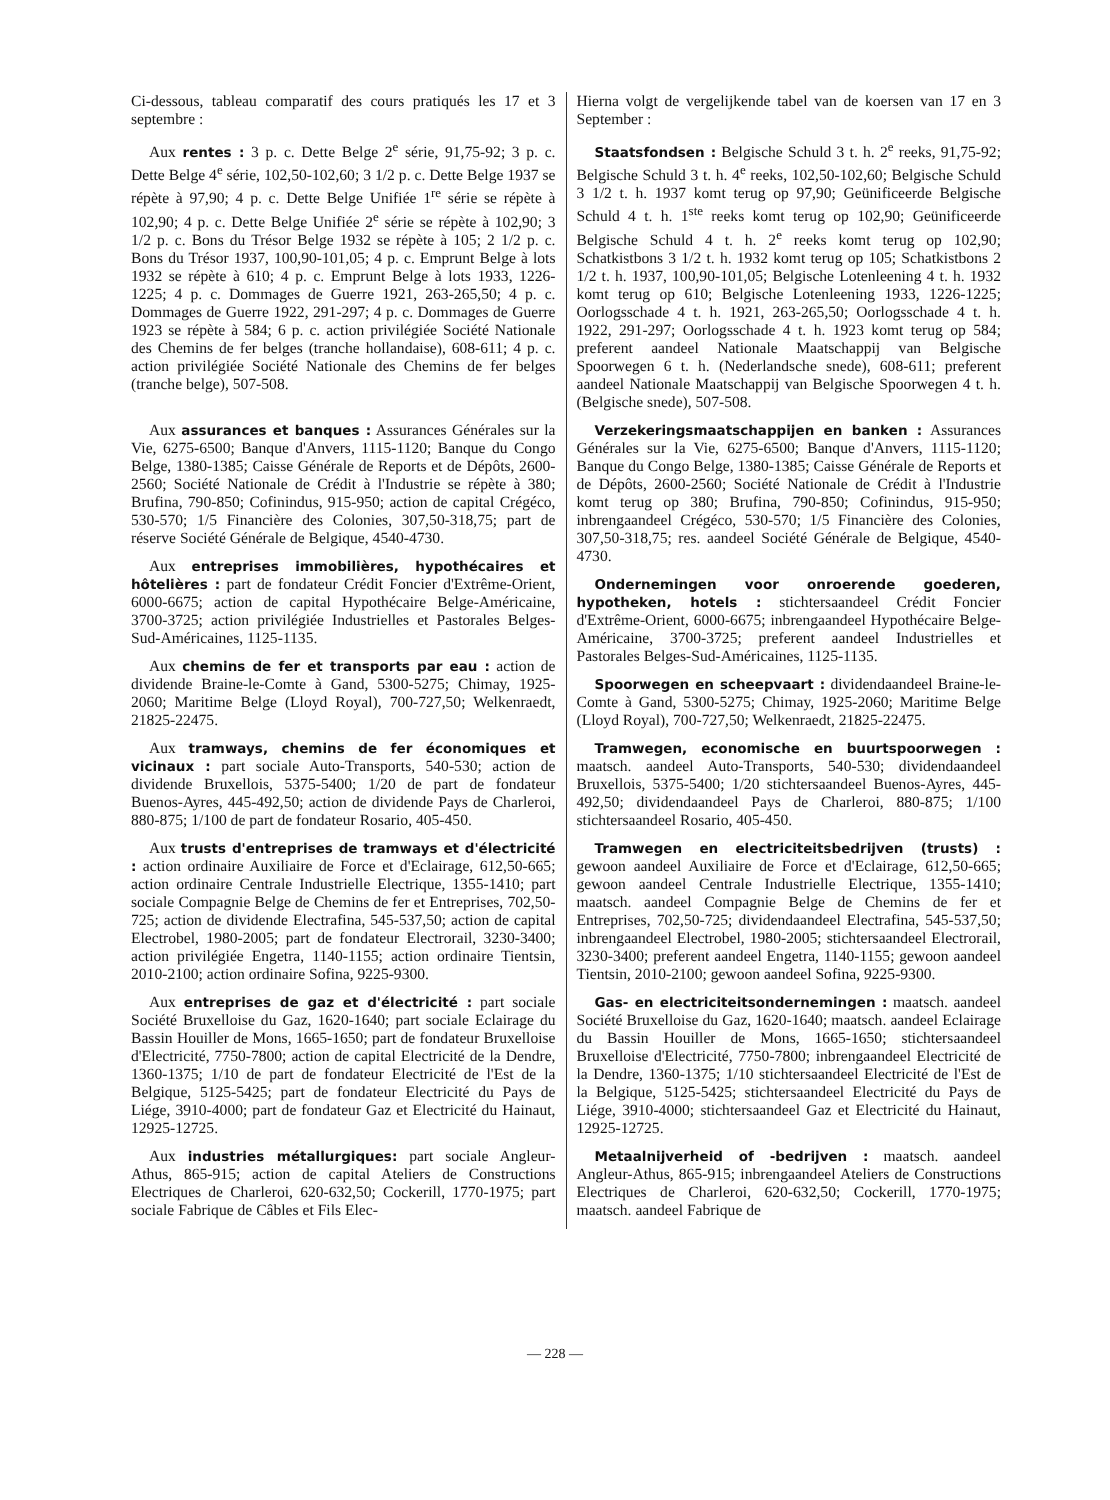Ci-dessous, tableau comparatif des cours pratiqués les 17 et 3 septembre :
Aux rentes : 3 p. c. Dette Belge 2<sup>e</sup> série, 91,75-92; 3 p. c. Dette Belge 4<sup>e</sup> série, 102,50-102,60; 3 1/2 p. c. Dette Belge 1937 se répète à 97,90; 4 p. c. Dette Belge Unifiée 1<sup>re</sup> série se répète à 102,90; 4 p. c. Dette Belge Unifiée 2<sup>e</sup> série se répète à 102,90; 3 1/2 p. c. Bons du Trésor Belge 1932 se répète à 105; 2 1/2 p. c. Bons du Trésor 1937, 100,90-101,05; 4 p. c. Emprunt Belge à lots 1932 se répète à 610; 4 p. c. Emprunt Belge à lots 1933, 1226-1225; 4 p. c. Dommages de Guerre 1921, 263-265,50; 4 p. c. Dommages de Guerre 1922, 291-297; 4 p. c. Dommages de Guerre 1923 se répète à 584; 6 p. c. action privilégiée Société Nationale des Chemins de fer belges (tranche hollandaise), 608-611; 4 p. c. action privilégiée Société Nationale des Chemins de fer belges (tranche belge), 507-508.
Aux assurances et banques : Assurances Générales sur la Vie, 6275-6500; Banque d'Anvers, 1115-1120; Banque du Congo Belge, 1380-1385; Caisse Générale de Reports et de Dépôts, 2600-2560; Société Nationale de Crédit à l'Industrie se répète à 380; Brufina, 790-850; Cofinindus, 915-950; action de capital Crégéco, 530-570; 1/5 Financière des Colonies, 307,50-318,75; part de réserve Société Générale de Belgique, 4540-4730.
Aux entreprises immobilières, hypothécaires et hôtelières : part de fondateur Crédit Foncier d'Extrême-Orient, 6000-6675; action de capital Hypothécaire Belge-Américaine, 3700-3725; action privilégiée Industrielles et Pastorales Belges-Sud-Américaines, 1125-1135.
Aux chemins de fer et transports par eau : action de dividende Braine-le-Comte à Gand, 5300-5275; Chimay, 1925-2060; Maritime Belge (Lloyd Royal), 700-727,50; Welkenraedt, 21825-22475.
Aux tramways, chemins de fer économiques et vicinaux : part sociale Auto-Transports, 540-530; action de dividende Bruxellois, 5375-5400; 1/20 de part de fondateur Buenos-Ayres, 445-492,50; action de dividende Pays de Charleroi, 880-875; 1/100 de part de fondateur Rosario, 405-450.
Aux trusts d'entreprises de tramways et d'électricité : action ordinaire Auxiliaire de Force et d'Eclairage, 612,50-665; action ordinaire Centrale Industrielle Electrique, 1355-1410; part sociale Compagnie Belge de Chemins de fer et Entreprises, 702,50-725; action de dividende Electrafina, 545-537,50; action de capital Electrobel, 1980-2005; part de fondateur Electrorail, 3230-3400; action privilégiée Engetra, 1140-1155; action ordinaire Tientsin, 2010-2100; action ordinaire Sofina, 9225-9300.
Aux entreprises de gaz et d'électricité : part sociale Société Bruxelloise du Gaz, 1620-1640; part sociale Eclairage du Bassin Houiller de Mons, 1665-1650; part de fondateur Bruxelloise d'Electricité, 7750-7800; action de capital Electricité de la Dendre, 1360-1375; 1/10 de part de fondateur Electricité de l'Est de la Belgique, 5125-5425; part de fondateur Electricité du Pays de Liége, 3910-4000; part de fondateur Gaz et Electricité du Hainaut, 12925-12725.
Aux industries métallurgiques: part sociale Angleur-Athus, 865-915; action de capital Ateliers de Constructions Electriques de Charleroi, 620-632,50; Cockerill, 1770-1975; part sociale Fabrique de Câbles et Fils Elec-
Hierna volgt de vergelijkende tabel van de koersen van 17 en 3 September :
Staatsfondsen : Belgische Schuld 3 t. h. 2<sup>e</sup> reeks, 91,75-92; Belgische Schuld 3 t. h. 4<sup>e</sup> reeks, 102,50-102,60; Belgische Schuld 3 1/2 t. h. 1937 komt terug op 97,90; Geünificeerde Belgische Schuld 4 t. h. 1<sup>ste</sup> reeks komt terug op 102,90; Geünificeerde Belgische Schuld 4 t. h. 2<sup>e</sup> reeks komt terug op 102,90; Schatkistbons 3 1/2 t. h. 1932 komt terug op 105; Schatkistbons 2 1/2 t. h. 1937, 100,90-101,05; Belgische Lotenleening 4 t. h. 1932 komt terug op 610; Belgische Lotenleening 1933, 1226-1225; Oorlogsschade 4 t. h. 1921, 263-265,50; Oorlogsschade 4 t. h. 1922, 291-297; Oorlogsschade 4 t. h. 1923 komt terug op 584; preferent aandeel Nationale Maatschappij van Belgische Spoorwegen 6 t. h. (Nederlandsche snede), 608-611; preferent aandeel Nationale Maatschappij van Belgische Spoorwegen 4 t. h. (Belgische snede), 507-508.
Verzekeringsmaatschappijen en banken : Assurances Générales sur la Vie, 6275-6500; Banque d'Anvers, 1115-1120; Banque du Congo Belge, 1380-1385; Caisse Générale de Reports et de Dépôts, 2600-2560; Société Nationale de Crédit à l'Industrie komt terug op 380; Brufina, 790-850; Cofinindus, 915-950; inbrengaandeel Crégéco, 530-570; 1/5 Financière des Colonies, 307,50-318,75; res. aandeel Société Générale de Belgique, 4540-4730.
Ondernemingen voor onroerende goederen, hypotheken, hotels : stichtersaandeel Crédit Foncier d'Extrême-Orient, 6000-6675; inbrengaandeel Hypothécaire Belge-Américaine, 3700-3725; preferent aandeel Industrielles et Pastorales Belges-Sud-Américaines, 1125-1135.
Spoorwegen en scheepvaart : dividendaandeel Braine-le-Comte à Gand, 5300-5275; Chimay, 1925-2060; Maritime Belge (Lloyd Royal), 700-727,50; Welkenraedt, 21825-22475.
Tramwegen, economische en buurtspoorwegen : maatsch. aandeel Auto-Transports, 540-530; dividendaandeel Bruxellois, 5375-5400; 1/20 stichtersaandeel Buenos-Ayres, 445-492,50; dividendaandeel Pays de Charleroi, 880-875; 1/100 stichtersaandeel Rosario, 405-450.
Tramwegen en electriciteitsbedrijven (trusts) : gewoon aandeel Auxiliaire de Force et d'Eclairage, 612,50-665; gewoon aandeel Centrale Industrielle Electrique, 1355-1410; maatsch. aandeel Compagnie Belge de Chemins de fer et Entreprises, 702,50-725; dividendaandeel Electrafina, 545-537,50; inbrengaandeel Electrobel, 1980-2005; stichtersaandeel Electrorail, 3230-3400; preferent aandeel Engetra, 1140-1155; gewoon aandeel Tientsin, 2010-2100; gewoon aandeel Sofina, 9225-9300.
Gas- en electriciteitsondernemingen : maatsch. aandeel Société Bruxelloise du Gaz, 1620-1640; maatsch. aandeel Eclairage du Bassin Houiller de Mons, 1665-1650; stichtersaandeel Bruxelloise d'Electricité, 7750-7800; inbrengaandeel Electricité de la Dendre, 1360-1375; 1/10 stichtersaandeel Electricité de l'Est de la Belgique, 5125-5425; stichtersaandeel Electricité du Pays de Liége, 3910-4000; stichtersaandeel Gaz et Electricité du Hainaut, 12925-12725.
Metaalnijverheid of -bedrijven : maatsch. aandeel Angleur-Athus, 865-915; inbrengaandeel Ateliers de Constructions Electriques de Charleroi, 620-632,50; Cockerill, 1770-1975; maatsch. aandeel Fabrique de
— 228 —